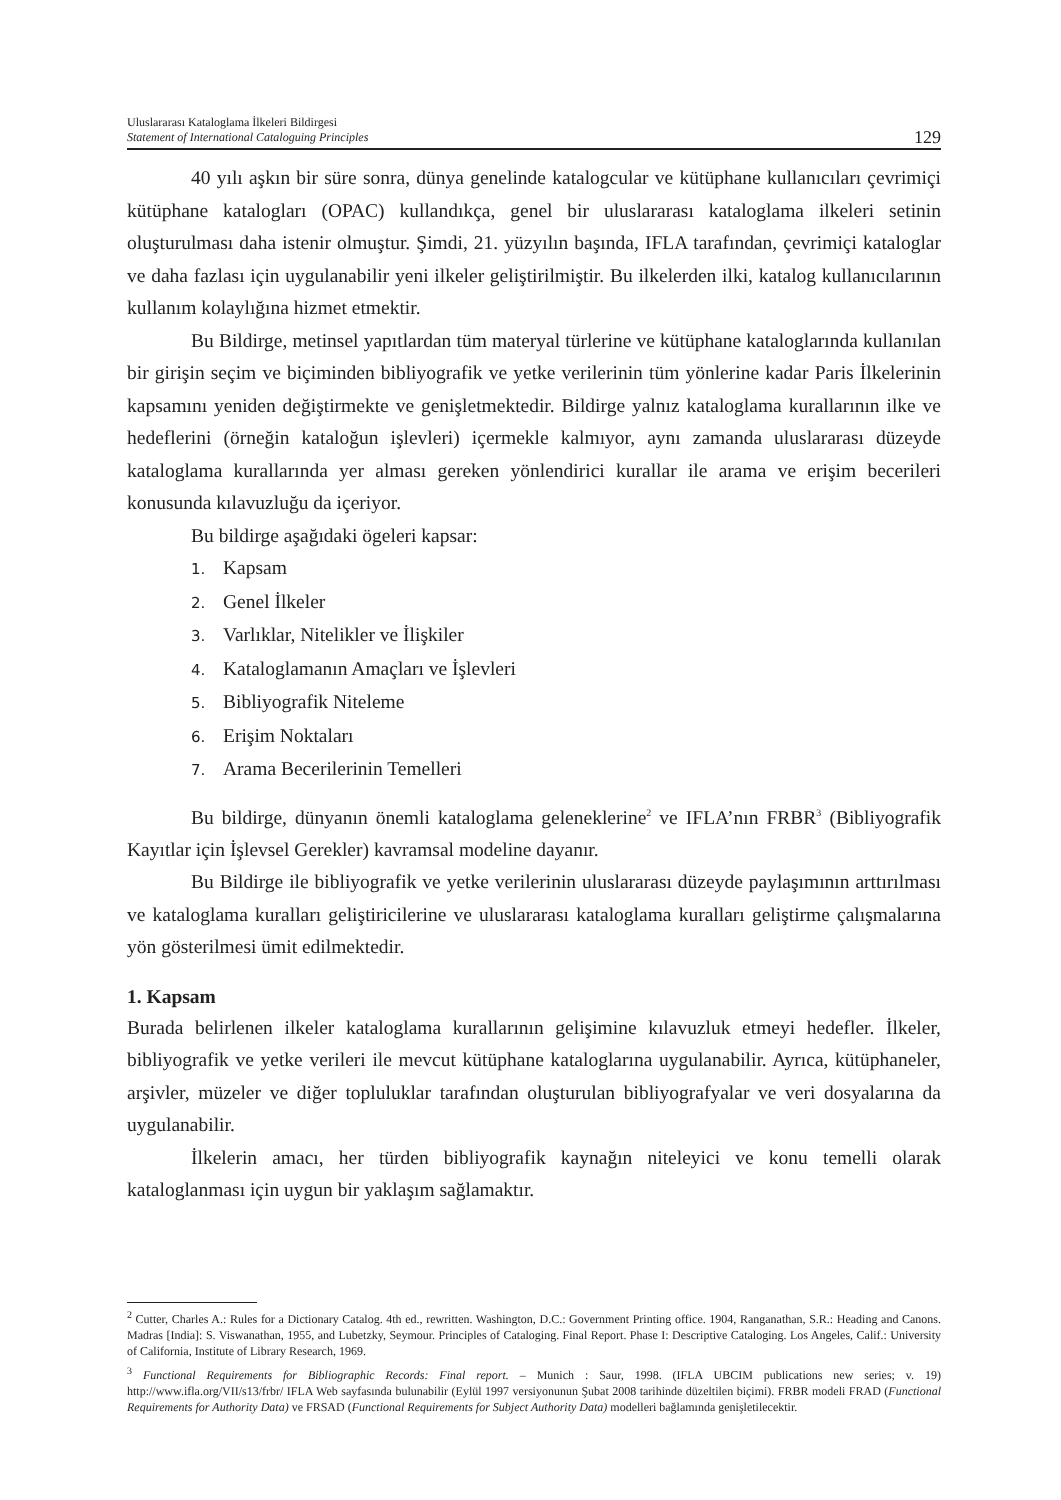Uluslararası Kataloglama İlkeleri Bildirgesi
Statement of International Cataloguing Principles
129
40 yılı aşkın bir süre sonra, dünya genelinde katalogcular ve kütüphane kullanıcıları çevrimiçi kütüphane katalogları (OPAC) kullandıkça, genel bir uluslararası kataloglama ilkeleri setinin oluşturulması daha istenir olmuştur. Şimdi, 21. yüzyılın başında, IFLA tarafından, çevrimiçi kataloglar ve daha fazlası için uygulanabilir yeni ilkeler geliştirilmiştir. Bu ilkelerden ilki, katalog kullanıcılarının kullanım kolaylığına hizmet etmektir.
Bu Bildirge, metinsel yapıtlardan tüm materyal türlerine ve kütüphane kataloglarında kullanılan bir girişin seçim ve biçiminden bibliyografik ve yetke verilerinin tüm yönlerine kadar Paris İlkelerinin kapsamını yeniden değiştirmekte ve genişletmektedir. Bildirge yalnız kataloglama kurallarının ilke ve hedeflerini (örneğin kataloğun işlevleri) içermekle kalmıyor, aynı zamanda uluslararası düzeyde kataloglama kurallarında yer alması gereken yönlendirici kurallar ile arama ve erişim becerileri konusunda kılavuzluğu da içeriyor.
Bu bildirge aşağıdaki ögeleri kapsar:
1. Kapsam
2. Genel İlkeler
3. Varlıklar, Nitelikler ve İlişkiler
4. Kataloglamanın Amaçları ve İşlevleri
5. Bibliyografik Niteleme
6. Erişim Noktaları
7. Arama Becerilerinin Temelleri
Bu bildirge, dünyanın önemli kataloglama geleneklerine<sup>2</sup> ve IFLA’nın FRBR<sup>3</sup> (Bibliyografik Kayıtlar için İşlevsel Gerekler) kavramsal modeline dayanır.
Bu Bildirge ile bibliyografik ve yetke verilerinin uluslararası düzeyde paylaşımının arttırılması ve kataloglama kuralları geliştiricilerine ve uluslararası kataloglama kuralları geliştirme çalışmalarına yön gösterilmesi ümit edilmektedir.
1. Kapsam
Burada belirlenen ilkeler kataloglama kurallarının gelişimine kılavuzluk etmeyi hedefler. İlkeler, bibliyografik ve yetke verileri ile mevcut kütüphane kataloglarına uygulanabilir. Ayrıca, kütüphaneler, arşivler, müzeler ve diğer topluluklar tarafından oluşturulan bibliyografyalar ve veri dosyalarına da uygulanabilir.
İlkelerin amacı, her türden bibliyografik kaynağın niteleyici ve konu temelli olarak kataloglanması için uygun bir yaklaşım sağlamaktır.
<sup>2</sup> Cutter, Charles A.: Rules for a Dictionary Catalog. 4th ed., rewritten. Washington, D.C.: Government Printing office. 1904, Ranganathan, S.R.: Heading and Canons. Madras [India]: S. Viswanathan, 1955, and Lubetzky, Seymour. Principles of Cataloging. Final Report. Phase I: Descriptive Cataloging. Los Angeles, Calif.: University of California, Institute of Library Research, 1969.
<sup>3</sup> Functional Requirements for Bibliographic Records: Final report. – Munich : Saur, 1998. (IFLA UBCIM publications new series; v. 19) http://www.ifla.org/VII/s13/frbr/ IFLA Web sayfasında bulunabilir (Eylül 1997 versiyonunun Şubat 2008 tarihinde düzeltilen biçimi). FRBR modeli FRAD (Functional Requirements for Authority Data) ve FRSAD (Functional Requirements for Subject Authority Data) modelleri bağlamında genişletilecektir.